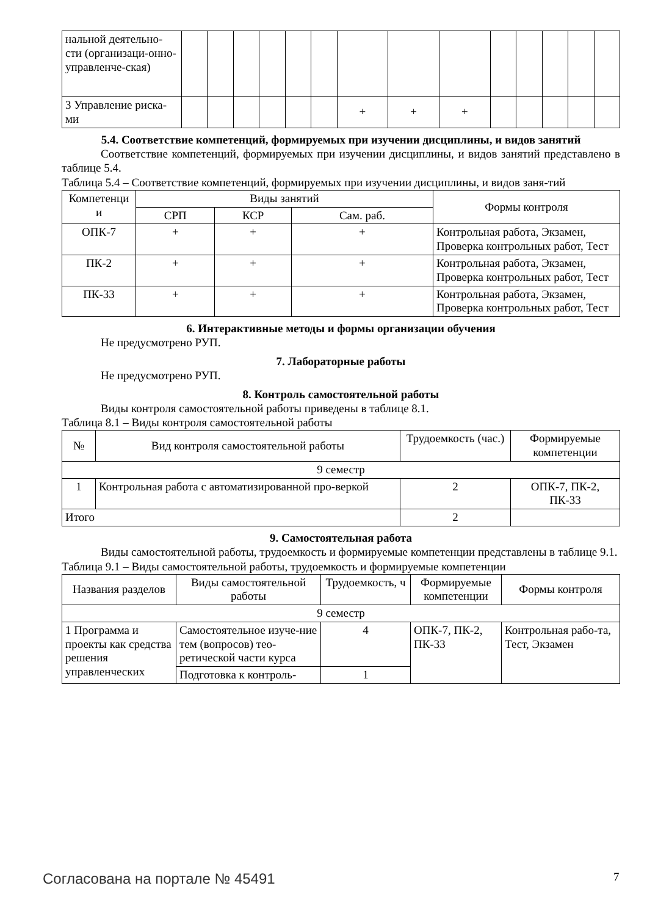| нальной деятельно-сти (организаци-онно-управленче-ская) | | | | | | | | | | | | | | |
| 3 Управление риска-ми | | | | | | | + | + | + | | | | | |
5.4. Соответствие компетенций, формируемых при изучении дисциплины, и видов занятий
Соответствие компетенций, формируемых при изучении дисциплины, и видов занятий представлено в таблице 5.4.
Таблица 5.4 – Соответствие компетенций, формируемых при изучении дисциплины, и видов заня-тий
| Компетенци и | Виды занятий | | | Формы контроля |
| --- | --- | --- | --- | --- |
| | СРП | КСР | Сам. раб. | |
| ОПК-7 | + | + | + | Контрольная работа, Экзамен, Проверка контрольных работ, Тест |
| ПК-2 | + | + | + | Контрольная работа, Экзамен, Проверка контрольных работ, Тест |
| ПК-33 | + | + | + | Контрольная работа, Экзамен, Проверка контрольных работ, Тест |
6. Интерактивные методы и формы организации обучения
Не предусмотрено РУП.
7. Лабораторные работы
Не предусмотрено РУП.
8. Контроль самостоятельной работы
Виды контроля самостоятельной работы приведены в таблице 8.1.
Таблица 8.1 – Виды контроля самостоятельной работы
| № | Вид контроля самостоятельной работы | Трудоемкость (час.) | Формируемые компетенции |
| --- | --- | --- | --- |
| 9 семестр | | | |
| 1 | Контрольная работа с автоматизированной про-веркой | 2 | ОПК-7, ПК-2, ПК-33 |
| Итого | | 2 | |
9. Самостоятельная работа
Виды самостоятельной работы, трудоемкость и формируемые компетенции представлены в таблице 9.1.
Таблица 9.1 – Виды самостоятельной работы, трудоемкость и формируемые компетенции
| Названия разделов | Виды самостоятельной работы | Трудоемкость, ч | Формируемые компетенции | Формы контроля |
| --- | --- | --- | --- | --- |
| 9 семестр | | | | |
| 1 Программа и проекты как средства решения управленческих | Самостоятельное изуче-ние тем (вопросов) тео-ретической части курса | 4 | ОПК-7, ПК-2, ПК-33 | Контрольная рабо-та, Тест, Экзамен |
| | Подготовка к контроль- | 1 | | |
Согласована на портале № 45491 7